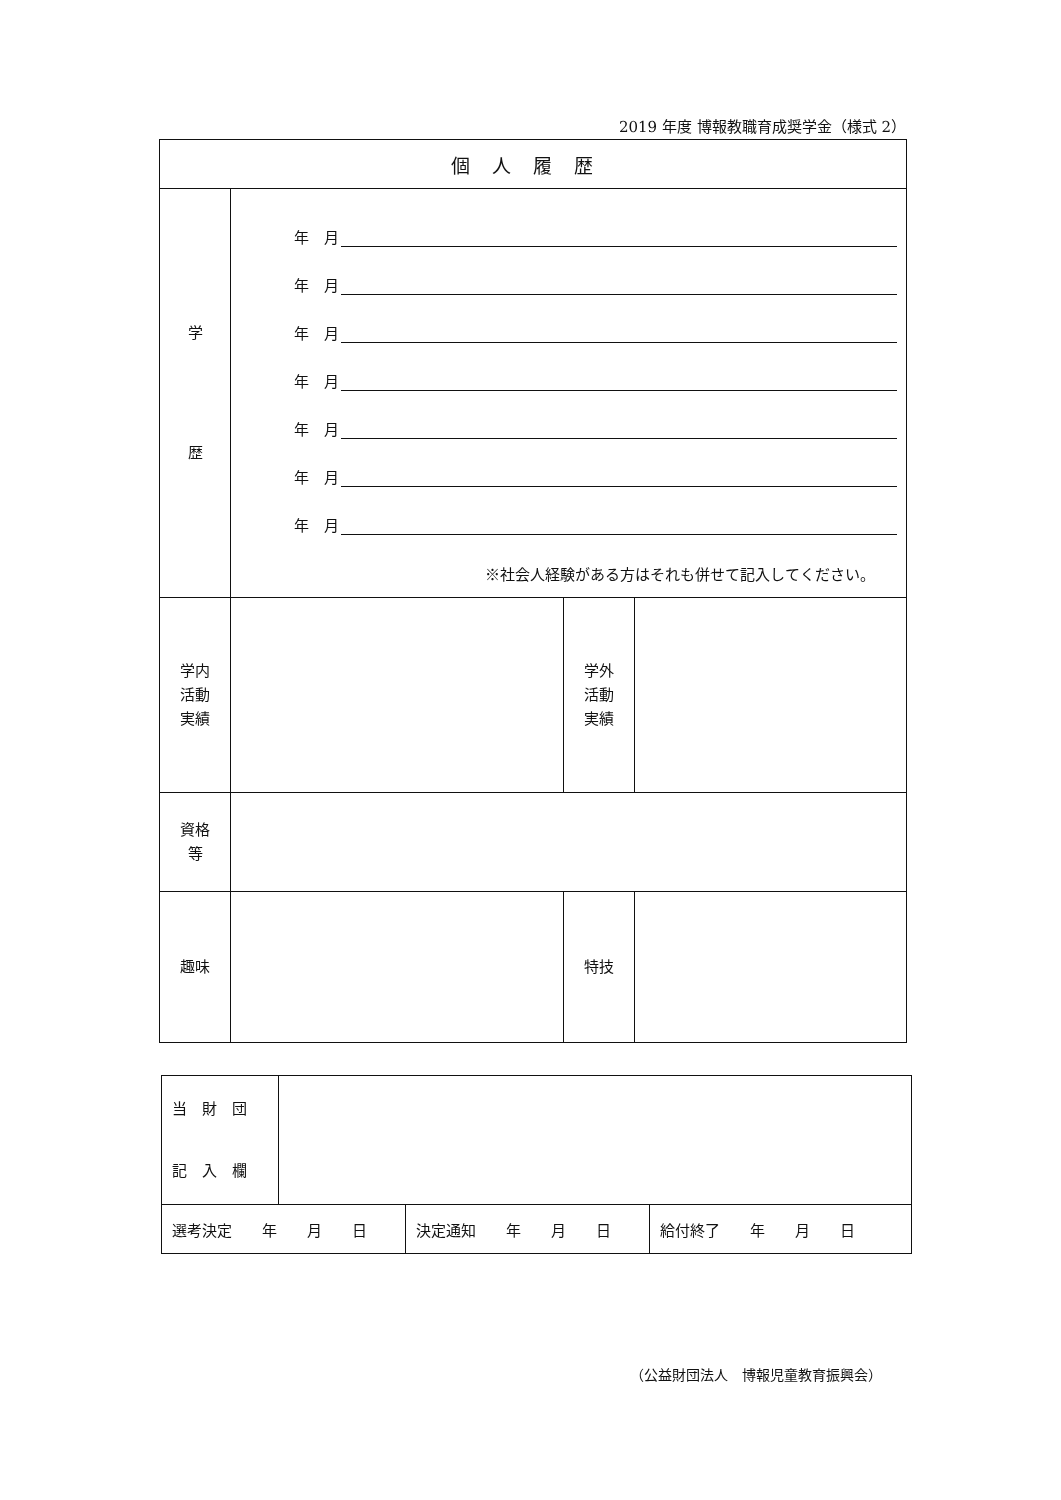2019 年度 博報教職育成奨学金（様式 2）
| 個人履歴 | | | |
| 学 歴 | 年 月 年 月 年 月 年 月 年 月 年 月 年 月 ※社会人経験がある方はそれも併せて記入してください。 | | |
| 学内 活動 実績 | | 学外 活動 実績 | |
| 資格 等 | | | |
| 趣味 | | 特技 | |
| 当 財 団 記 入 欄 | |
| 選考決定 年 月 日 | 決定通知 年 月 日 | 給付終了 年 月 日 |
（公益財団法人　博報児童教育振興会）